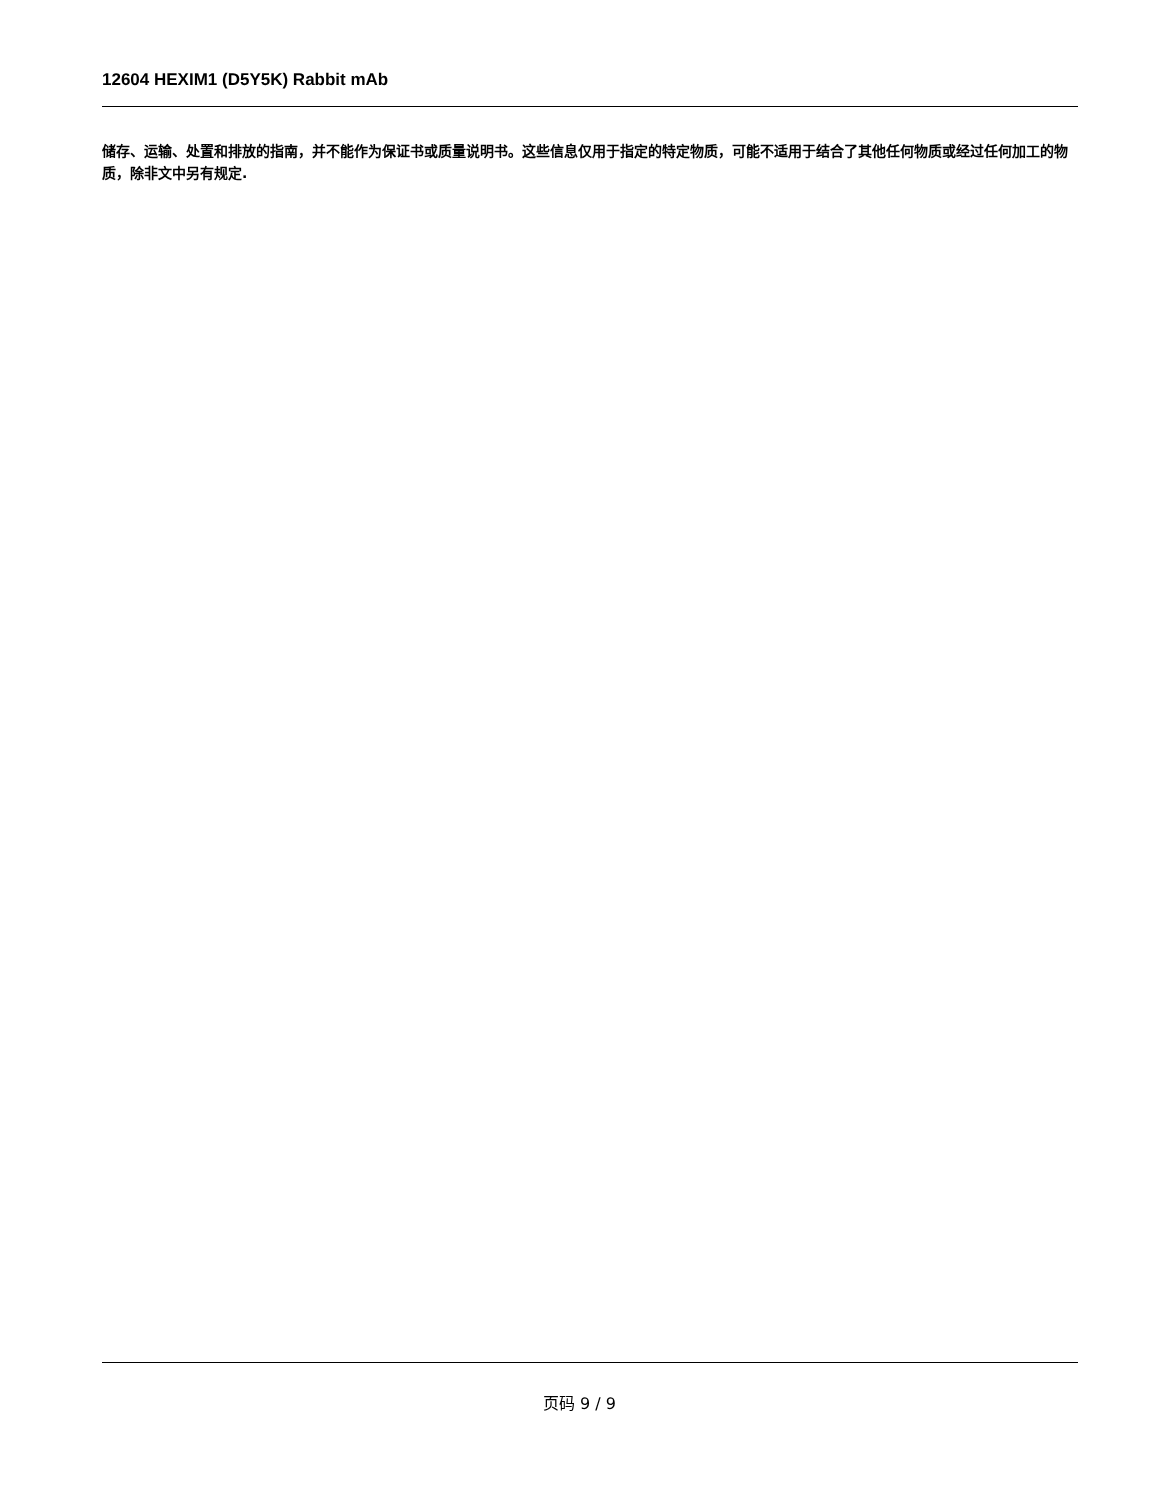12604 HEXIM1 (D5Y5K) Rabbit mAb
储存、运输、处置和排放的指南，并不能作为保证书或质量说明书。这些信息仅用于指定的特定物质，可能不适用于结合了其他任何物质或经过任何加工的物质，除非文中另有规定.
页码 9 / 9